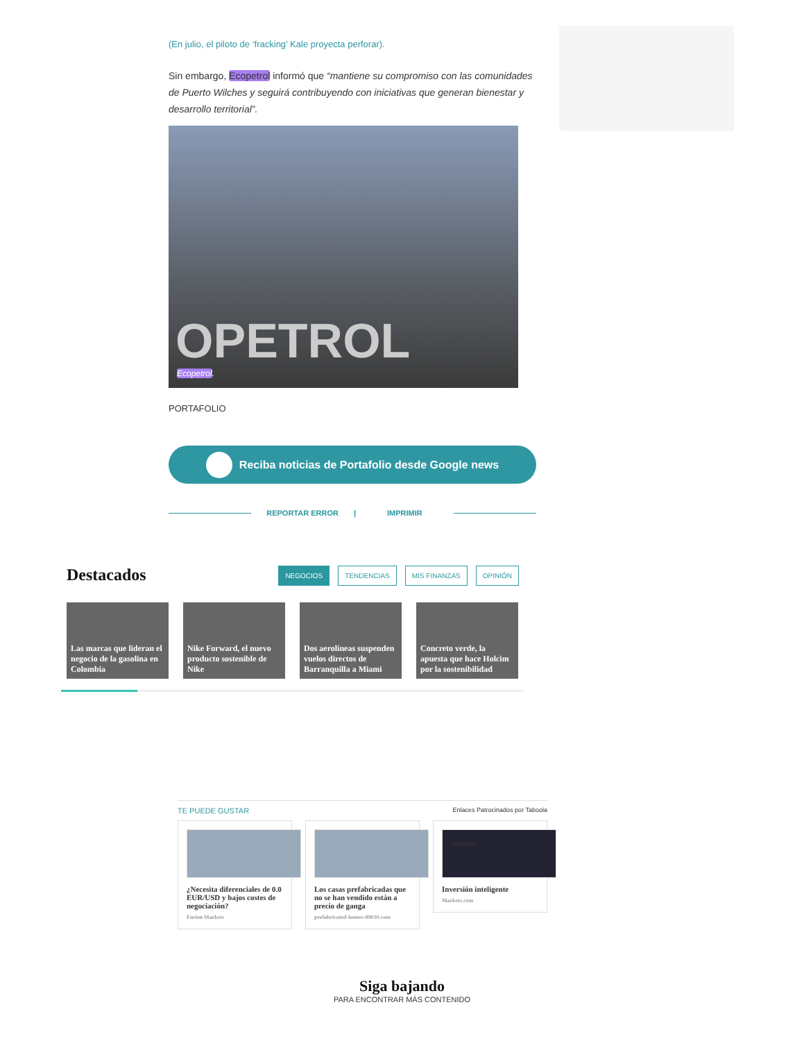(En julio, el piloto de ‘fracking’ Kale proyecta perforar).
Sin embargo, Ecopetrol informó que “mantiene su compromiso con las comunidades de Puerto Wilches y seguirá contribuyendo con iniciativas que generan bienestar y desarrollo territorial”.
OPETROL
Ecopetrol.
PORTAFOLIO
Reciba noticias de Portafolio desde Google news
REPORTAR ERROR | IMPRIMIR
Destacados
NEGOCIOS TENDENCIAS MIS FINANZAS OPINIÓN
Las marcas que lideran el negocio de la gasolina en Colombia
Nike Forward, el nuevo producto sostenible de Nike
Dos aerolíneas suspenden vuelos directos de Barranquilla a Miami
Concreto verde, la apuesta que hace Holcim por la sostenibilidad
TE PUEDE GUSTAR Enlaces Patrocinados por Taboola
¿Necesita diferenciales de 0.0 EUR/USD y bajos costes de negociación?
Fusion Markets
Los casas prefabricadas que no se han vendido están a precio de ganga
prefabricated-homes-89030.com
amazon
Inversión inteligente
Markets.com
Siga bajando
PARA ENCONTRAR MÁS CONTENIDO